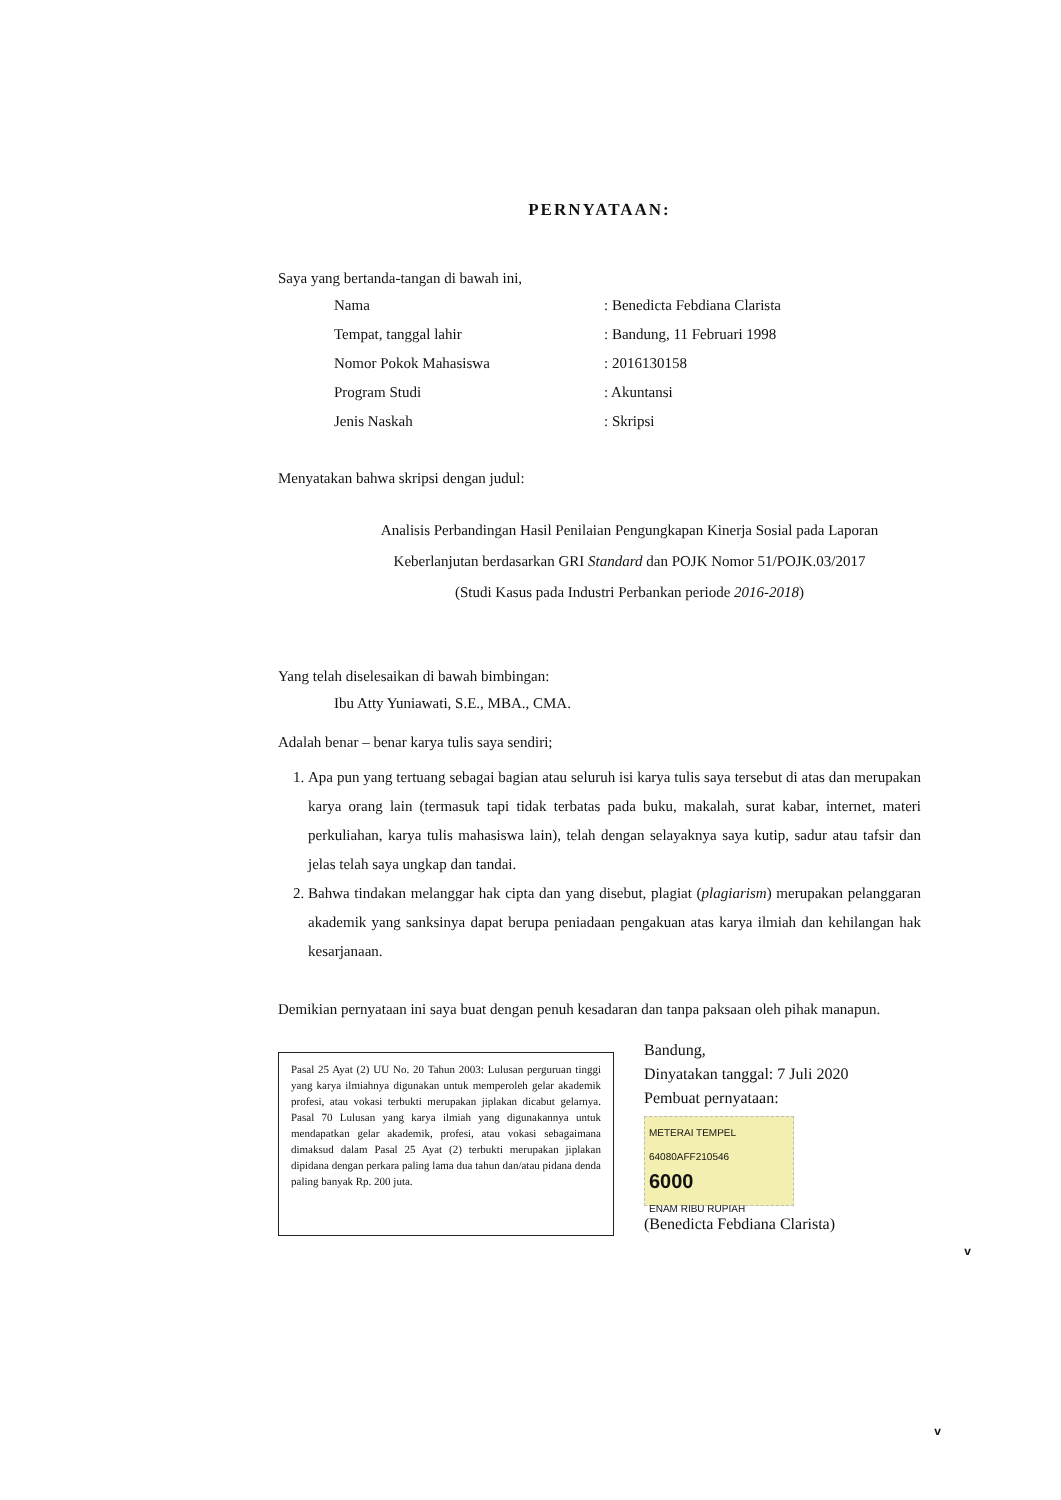PERNYATAAN:
Saya yang bertanda-tangan di bawah ini,
Nama: Benedicta Febdiana Clarista
Tempat, tanggal lahir: Bandung, 11 Februari 1998
Nomor Pokok Mahasiswa: 2016130158
Program Studi: Akuntansi
Jenis Naskah: Skripsi
Menyatakan bahwa skripsi dengan judul:
Analisis Perbandingan Hasil Penilaian Pengungkapan Kinerja Sosial pada Laporan
Keberlanjutan berdasarkan GRI Standard dan POJK Nomor 51/POJK.03/2017
(Studi Kasus pada Industri Perbankan periode 2016-2018)
Yang telah diselesaikan di bawah bimbingan:
Ibu Atty Yuniawati, S.E., MBA., CMA.
Adalah benar – benar karya tulis saya sendiri;
1. Apa pun yang tertuang sebagai bagian atau seluruh isi karya tulis saya tersebut di atas dan merupakan karya orang lain (termasuk tapi tidak terbatas pada buku, makalah, surat kabar, internet, materi perkuliahan, karya tulis mahasiswa lain), telah dengan selayaknya saya kutip, sadur atau tafsir dan jelas telah saya ungkap dan tandai.
2. Bahwa tindakan melanggar hak cipta dan yang disebut, plagiat (plagiarism) merupakan pelanggaran akademik yang sanksinya dapat berupa peniadaan pengakuan atas karya ilmiah dan kehilangan hak kesarjanaan.
Demikian pernyataan ini saya buat dengan penuh kesadaran dan tanpa paksaan oleh pihak manapun.
Pasal 25 Ayat (2) UU No. 20 Tahun 2003: Lulusan perguruan tinggi yang karya ilmiahnya digunakan untuk memperoleh gelar akademik profesi, atau vokasi terbukti merupakan jiplakan dicabut gelarnya. Pasal 70 Lulusan yang karya ilmiah yang digunakannya untuk mendapatkan gelar akademik, profesi, atau vokasi sebagaimana dimaksud dalam Pasal 25 Ayat (2) terbukti merupakan jiplakan dipidana dengan perkara paling lama dua tahun dan/atau pidana denda paling banyak Rp. 200 juta.
Bandung,
Dinyatakan tanggal: 7 Juli 2020
Pembuat pernyataan:
METERAI TEMPEL
64080AFF210546
6000
ENAM RIBU RUPIAH
(Benedicta Febdiana Clarista)
v
v